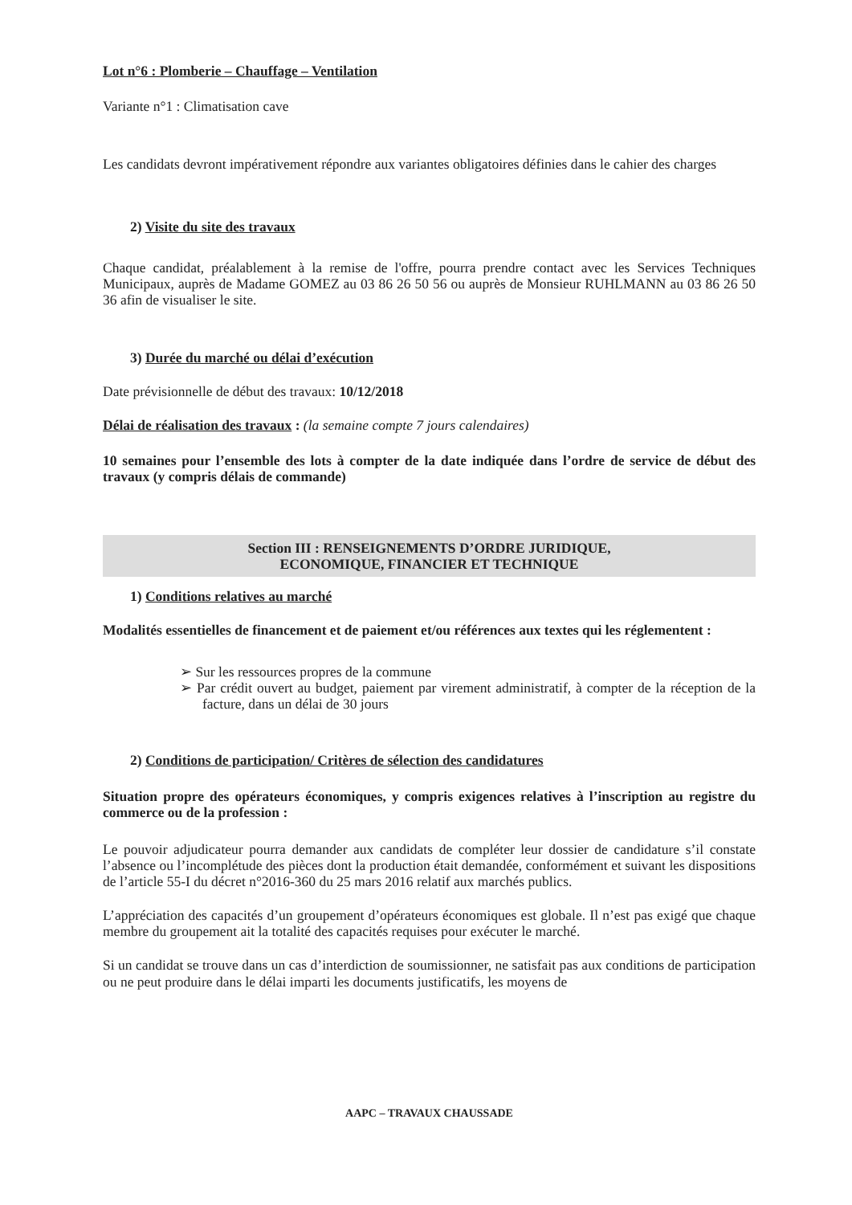Lot n°6 : Plomberie – Chauffage – Ventilation
Variante n°1 : Climatisation cave
Les candidats devront impérativement répondre aux variantes obligatoires définies dans le cahier des charges
2) Visite du site des travaux
Chaque candidat, préalablement à la remise de l'offre, pourra prendre contact avec les Services Techniques Municipaux, auprès de Madame GOMEZ au 03 86 26 50 56 ou auprès de Monsieur RUHLMANN au 03 86 26 50 36 afin de visualiser le site.
3) Durée du marché ou délai d’exécution
Date prévisionnelle de début des travaux: 10/12/2018
Délai de réalisation des travaux : (la semaine compte 7 jours calendaires)
10 semaines pour l’ensemble des lots à compter de la date indiquée dans l’ordre de service de début des travaux (y compris délais de commande)
Section III : RENSEIGNEMENTS D’ORDRE JURIDIQUE,
ECONOMIQUE, FINANCIER ET TECHNIQUE
1) Conditions relatives au marché
Modalités essentielles de financement et de paiement et/ou références aux textes qui les réglementent :
➢ Sur les ressources propres de la commune
➢ Par crédit ouvert au budget, paiement par virement administratif, à compter de la réception de la facture, dans un délai de 30 jours
2) Conditions de participation/ Critères de sélection des candidatures
Situation propre des opérateurs économiques, y compris exigences relatives à l’inscription au registre du commerce ou de la profession :
Le pouvoir adjudicateur pourra demander aux candidats de compléter leur dossier de candidature s’il constate l’absence ou l’incomplétude des pièces dont la production était demandée, conformément et suivant les dispositions de l’article 55-I du décret n°2016-360 du 25 mars 2016 relatif aux marchés publics.
L’appréciation des capacités d’un groupement d’opérateurs économiques est globale. Il n’est pas exigé que chaque membre du groupement ait la totalité des capacités requises pour exécuter le marché.
Si un candidat se trouve dans un cas d’interdiction de soumissionner, ne satisfait pas aux conditions de participation ou ne peut produire dans le délai imparti les documents justificatifs, les moyens de
AAPC – TRAVAUX CHAUSSADE